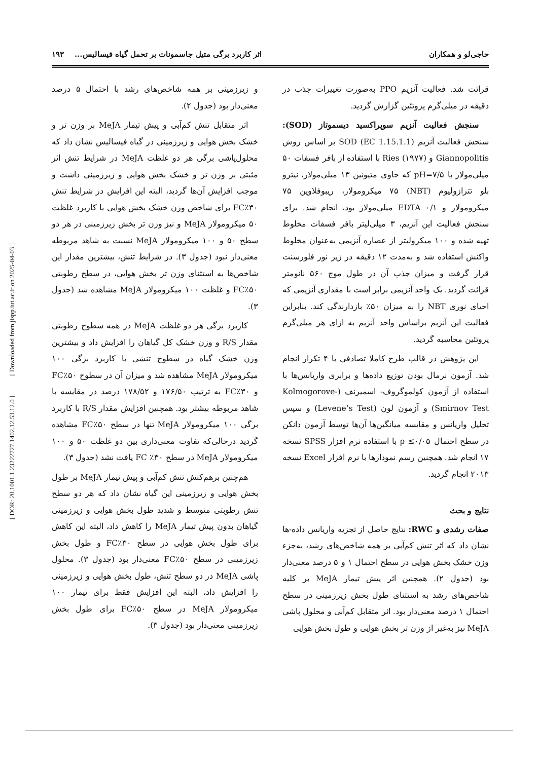حاجی‌لو و همکاران اثر کاربرد برگی متیل جاسمونات بر تحمل گیاه فیسالیس... ۱۹۳
قرائت شد. فعالیت آنزیم PPO به‌صورت تغییرات جذب در دقیقه در میلی‌گرم پروتئین گزارش گردید.
سنجش فعالیت آنزیم سوپراکسید دیسموتاز (SOD): سنجش فعالیت آنزیم SOD (EC 1.15.1.1) بر اساس روش Giannopolitis و Ries (۱۹۷۷) با استفاده از بافر فسفات ۵۰ میلی‌مولار با pH=۷/۵ که حاوی متیونین ۱۳ میلی‌مولار، نیترو بلو تترازولیوم (NBT) ۷۵ میکرومولار، ریبوفلاوین ۷۵ میکرومولار و EDTA ۰/۱ میلی‌مولار بود، انجام شد. برای سنجش فعالیت این آنزیم، ۳ میلی‌لیتر بافر فسفات مخلوط تهیه شده و ۱۰۰ میکرولیتر از عصاره آنزیمی به‌عنوان مخلوط واکنش استفاده شد و به‌مدت ۱۲ دقیقه در زیر نور فلورسنت قرار گرفت و میزان جذب آن در طول موج ۵۶۰ نانومتر قرائت گردید. یک واحد آنزیمی برابر است با مقداری آنزیمی که احیای نوری NBT را به میزان ۵۰٪ بازدارندگی کند. بنابراین فعالیت این آنزیم براساس واحد آنزیم به ازای هر میلی‌گرم پروتئین محاسبه گردید.
این پژوهش در قالب طرح کاملا تصادفی با ۴ تکرار انجام شد. آزمون نرمال بودن توزیع داده‌ها و برابری واریانس‌ها با استفاده از آزمون کولموگروف- اسمیرنف (Kolmogorove-Smirnov Test) و آزمون لون (Levene’s Test) و سپس تحلیل واریانس و مقایسه میانگین‌ها آن‌ها توسط آزمون دانکن در سطح احتمال p ≤۰/۰۵ با استفاده نرم افزار SPSS نسخه ۱۷ انجام شد. همچنین رسم نمودارها با نرم افزار Excel نسخه ۲۰۱۳ انجام گردید.
نتایج و بحث
صفات رشدی و RWC: نتایج حاصل از تجزیه واریانس داده-ها نشان داد که اثر تنش کم‌آبی بر همه شاخص‌های رشد، به‌جزء وزن خشک بخش هوایی در سطح احتمال ۱ و ۵ درصد معنی‌دار بود (جدول ۲). همچنین اثر پیش تیمار MeJA بر کلیه شاخص‌های رشد به استثنای طول بخش زیرزمینی در سطح احتمال ۱ درصد معنی‌دار بود. اثر متقابل کم‌آبی و محلول پاشی MeJA نیز به‌غیر از وزن تر بخش هوایی و طول بخش هوایی
و زیرزمینی بر همه شاخص‌های رشد با احتمال ۵ درصد معنی‌دار بود (جدول ۲).
اثر متقابل تنش کم‌آبی و پیش تیمار MeJA بر وزن تر و خشک بخش هوایی و زیرزمینی در گیاه فیسالیس نشان داد که محلول‌پاشی برگی هر دو غلظت MeJA در شرایط تنش اثر مثبتی بر وزن تر و خشک بخش هوایی و زیرزمینی داشت و موجب افزایش آن‌ها گردید، البته این افزایش در شرایط تنش FC٪۳۰ برای شاخص وزن خشک بخش هوایی با کاربرد غلظت ۵۰ میکرومولار MeJA و نیز وزن تر بخش زیرزمینی در هر دو سطح ۵۰ و ۱۰۰ میکرومولار MeJA نسبت به شاهد مربوطه معنی‌دار نبود (جدول ۳). در شرایط تنش، بیشترین مقدار این شاخص‌ها به استثنای وزن تر بخش هوایی، در سطح رطوبتی FC٪۵۰ و غلظت ۱۰۰ میکرومولار MeJA مشاهده شد (جدول ۳).
کاربرد برگی هر دو غلظت MeJA در همه سطوح رطوبتی مقدار R/S و وزن خشک کل گیاهان را افزایش داد و بیشترین وزن خشک گیاه در سطوح تنشی با کاربرد برگی ۱۰۰ میکرومولار MeJA مشاهده شد و میزان آن در سطوح FC٪۵۰ و FC٪۳۰ به ترتیب ۱۷۶/۵۰ و ۱۷۸/۵۲ درصد در مقایسه با شاهد مربوطه بیشتر بود. همچنین افزایش مقدار R/S با کاربرد برگی ۱۰۰ میکرومولار MeJA تنها در سطح FC٪۵۰ مشاهده گردید درحالی‌که تفاوت معنی‌داری بین دو غلظت ۵۰ و ۱۰۰ میکرومولار MeJA در سطح FC ٪۳۰ یافت نشد (جدول ۳).
هم‌چنین برهم‌کنش تنش کم‌آبی و پیش تیمار MeJA بر طول بخش هوایی و زیرزمینی این گیاه نشان داد که هر دو سطح تنش رطوبتی متوسط و شدید طول بخش هوایی و زیرزمینی گیاهان بدون پیش تیمار MeJA را کاهش داد، البته این کاهش برای طول بخش هوایی در سطح FC٪۳۰ و طول بخش زیرزمینی در سطح FC٪۵۰ معنی‌دار بود (جدول ۳). محلول پاشی MeJA در دو سطح تنش، طول بخش هوایی و زیرزمینی را افزایش داد، البته این افزایش فقط برای تیمار ۱۰۰ میکرومولار MeJA در سطح FC٪۵۰ برای طول بخش زیرزمینی معنی‌دار بود (جدول ۳).
[ DOR: 20.1001.1.23222727.1402.12.53.12.0 ] [ Downloaded from jispp.iut.ac.ir on 2025-04-03 ]